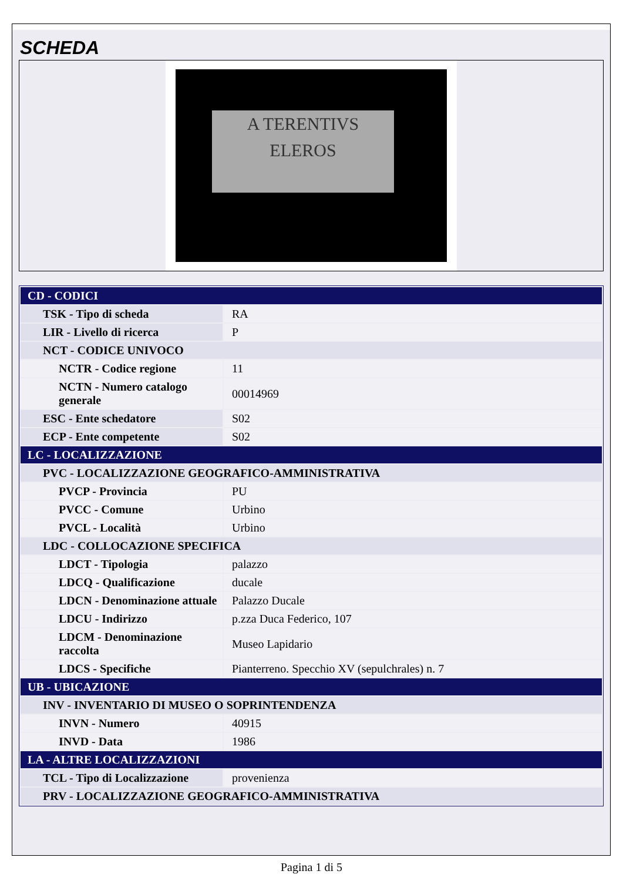SCHEDA
A TERENTIVS
ELEROS
| CD - CODICI | |
| TSK - Tipo di scheda | RA |
| LIR - Livello di ricerca | P |
| NCT - CODICE UNIVOCO | |
| NCTR - Codice regione | 11 |
| NCTN - Numero catalogo generale | 00014969 |
| ESC - Ente schedatore | S02 |
| ECP - Ente competente | S02 |
| LC - LOCALIZZAZIONE | |
| PVC - LOCALIZZAZIONE GEOGRAFICO-AMMINISTRATIVA | |
| PVCP - Provincia | PU |
| PVCC - Comune | Urbino |
| PVCL - Località | Urbino |
| LDC - COLLOCAZIONE SPECIFICA | |
| LDCT - Tipologia | palazzo |
| LDCQ - Qualificazione | ducale |
| LDCN - Denominazione attuale | Palazzo Ducale |
| LDCU - Indirizzo | p.zza Duca Federico, 107 |
| LDCM - Denominazione raccolta | Museo Lapidario |
| LDCS - Specifiche | Pianterreno. Specchio XV (sepulchrales) n. 7 |
| UB - UBICAZIONE | |
| INV - INVENTARIO DI MUSEO O SOPRINTENDENZA | |
| INVN - Numero | 40915 |
| INVD - Data | 1986 |
| LA - ALTRE LOCALIZZAZIONI | |
| TCL - Tipo di Localizzazione | provenienza |
| PRV - LOCALIZZAZIONE GEOGRAFICO-AMMINISTRATIVA | |
Pagina 1 di 5